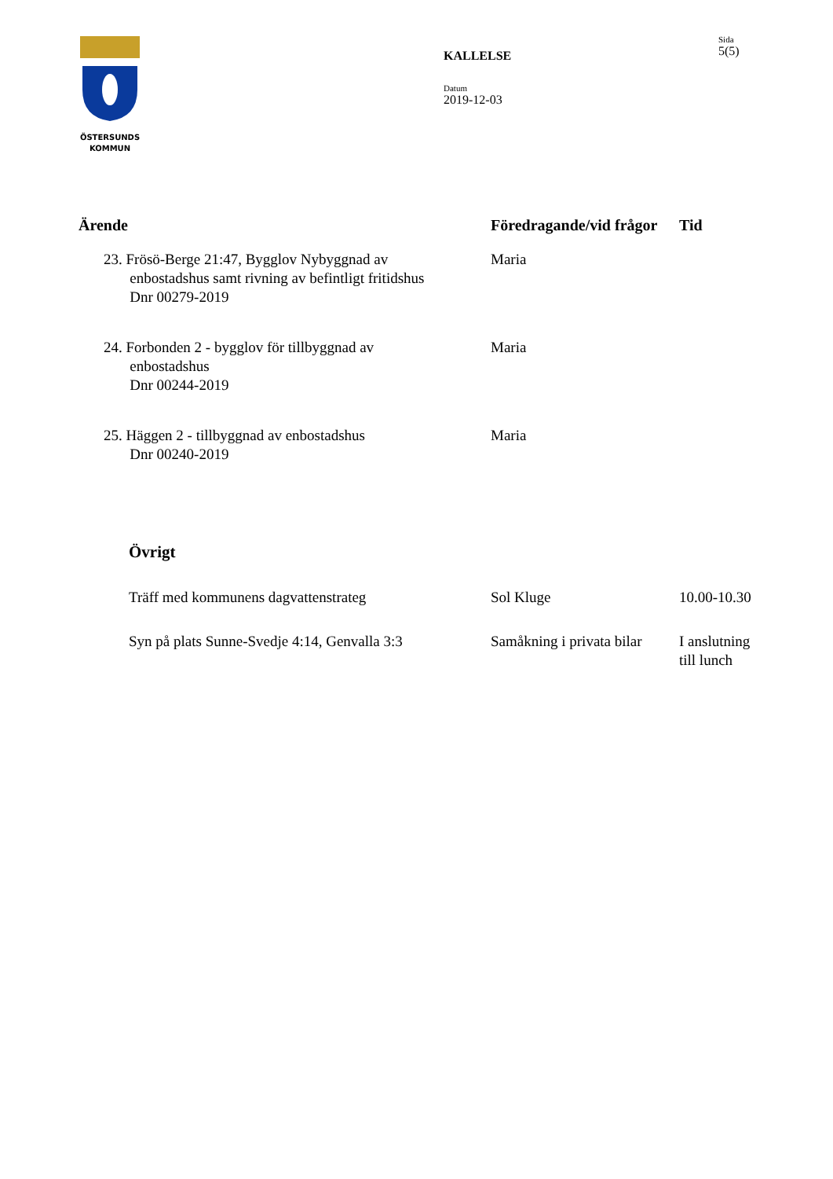ÖSTERSUNDS
KOMMUN
KALLELSE
Datum
2019-12-03
Sida
5(5)
| Ärende | Föredragande/vid frågor | Tid |
| --- | --- | --- |
| 23. Frösö-Berge 21:47, Bygglov Nybyggnad av enbostadshus samt rivning av befintligt fritidshus Dnr 00279-2019 | Maria | |
| 24. Forbonden 2 - bygglov för tillbyggnad av enbostadshus Dnr 00244-2019 | Maria | |
| 25. Häggen 2 - tillbyggnad av enbostadshus Dnr 00240-2019 | Maria | |
| Övrigt | | |
| Träff med kommunens dagvattenstrateg | Sol Kluge | 10.00-10.30 |
| Syn på plats Sunne-Svedje 4:14, Genvalla 3:3 | Samåkning i privata bilar | I anslutning till lunch |